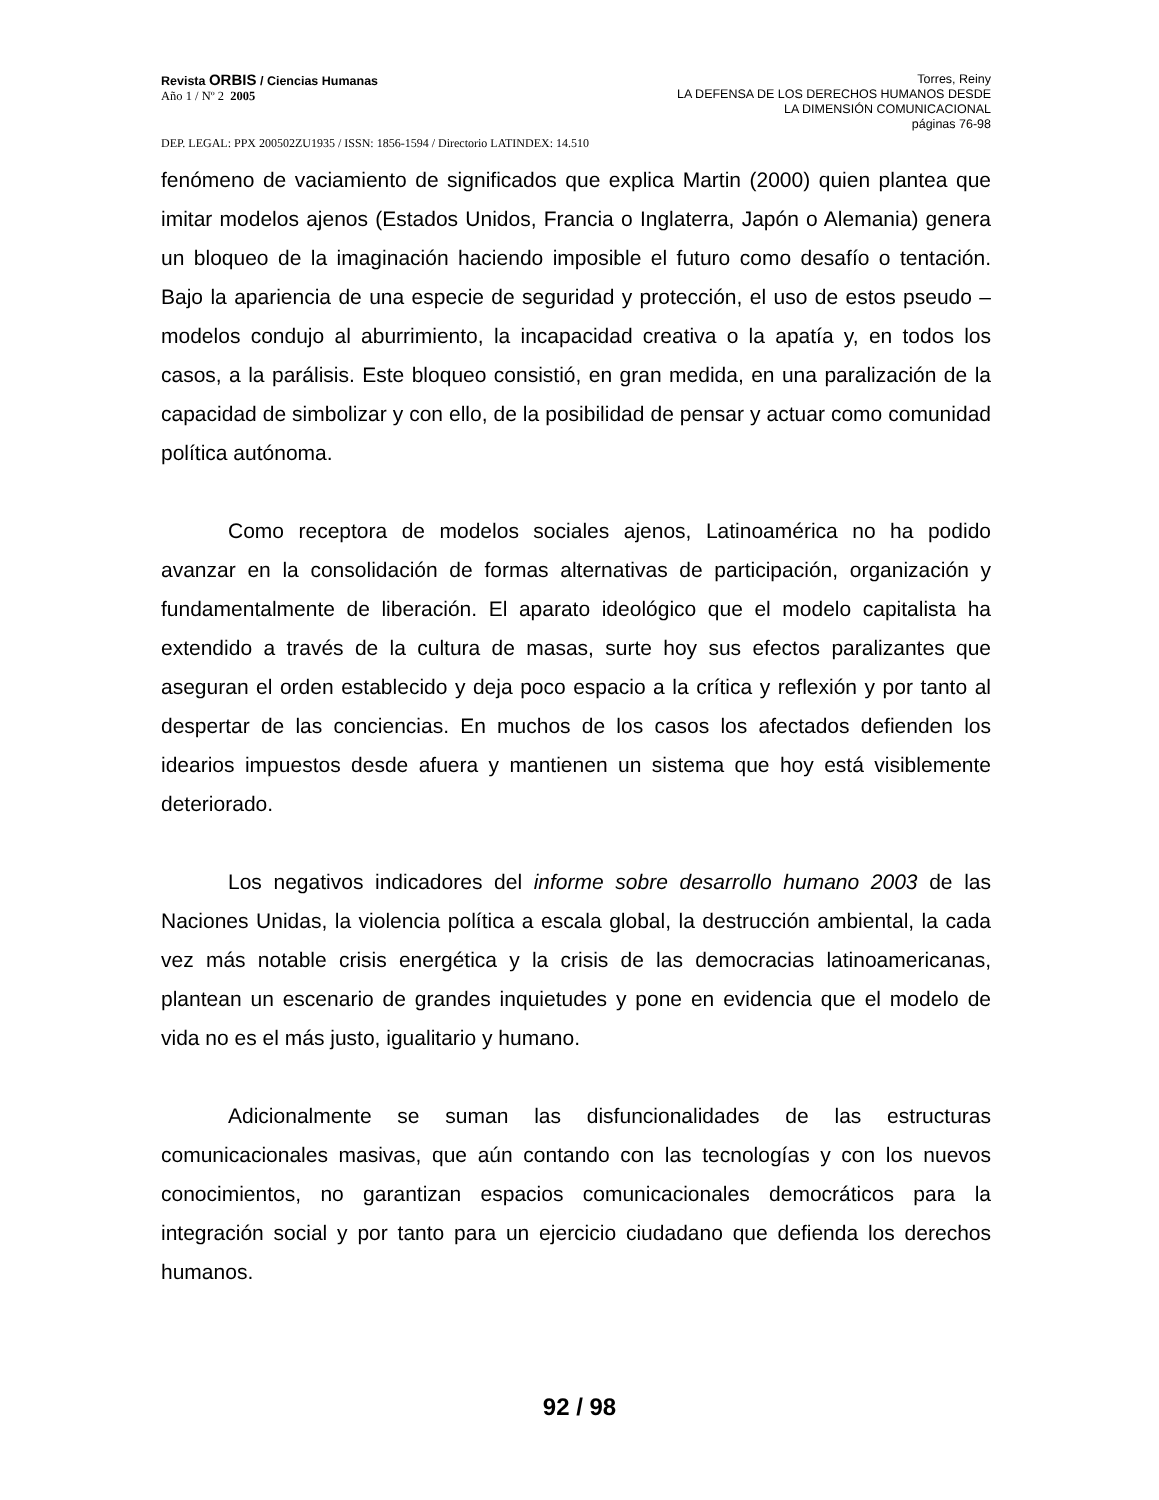Revista ORBIS / Ciencias Humanas
Año 1 / Nº 2 2005
Torres, Reiny
LA DEFENSA DE LOS DERECHOS HUMANOS DESDE
LA DIMENSIÓN COMUNICACIONAL
páginas 76-98
DEP. LEGAL: PPX 200502ZU1935 / ISSN: 1856-1594 / Directorio LATINDEX: 14.510
fenómeno de vaciamiento de significados que explica Martin (2000) quien plantea que imitar modelos ajenos (Estados Unidos, Francia o Inglaterra, Japón o Alemania) genera un bloqueo de la imaginación haciendo imposible el futuro como desafío o tentación. Bajo la apariencia de una especie de seguridad y protección, el uso de estos pseudo – modelos condujo al aburrimiento, la incapacidad creativa o la apatía y, en todos los casos, a la parálisis. Este bloqueo consistió, en gran medida, en una paralización de la capacidad de simbolizar y con ello, de la posibilidad de pensar y actuar como comunidad política autónoma.
Como receptora de modelos sociales ajenos, Latinoamérica no ha podido avanzar en la consolidación de formas alternativas de participación, organización y fundamentalmente de liberación. El aparato ideológico que el modelo capitalista ha extendido a través de la cultura de masas, surte hoy sus efectos paralizantes que aseguran el orden establecido y deja poco espacio a la crítica y reflexión y por tanto al despertar de las conciencias. En muchos de los casos los afectados defienden los idearios impuestos desde afuera y mantienen un sistema que hoy está visiblemente deteriorado.
Los negativos indicadores del informe sobre desarrollo humano 2003 de las Naciones Unidas, la violencia política a escala global, la destrucción ambiental, la cada vez más notable crisis energética y la crisis de las democracias latinoamericanas, plantean un escenario de grandes inquietudes y pone en evidencia que el modelo de vida no es el más justo, igualitario y humano.
Adicionalmente se suman las disfuncionalidades de las estructuras comunicacionales masivas, que aún contando con las tecnologías y con los nuevos conocimientos, no garantizan espacios comunicacionales democráticos para la integración social y por tanto para un ejercicio ciudadano que defienda los derechos humanos.
92 / 98